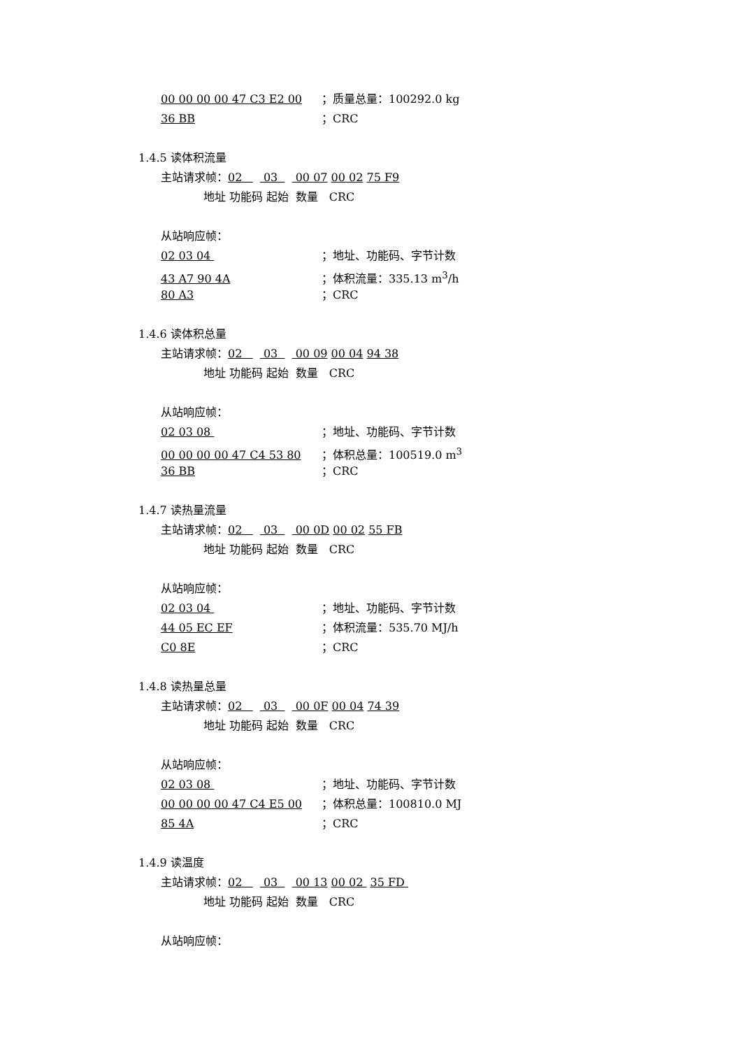00 00 00 00 47 C3 E2 00 ；质量总量：100292.0 kg
36 BB ；CRC
1.4.5 读体积流量
主站请求帧：02 03 00 07 00 02 75 F9
地址 功能码 起始 数量 CRC
从站响应帧：
02 03 04 ；地址、功能码、字节计数
43 A7 90 4A ；体积流量：335.13 m<sup>3</sup>/h
80 A3 ；CRC
1.4.6 读体积总量
主站请求帧：02 03 00 09 00 04 94 38
地址 功能码 起始 数量 CRC
从站响应帧：
02 03 08 ；地址、功能码、字节计数
00 00 00 00 47 C4 53 80 ；体积总量：100519.0 m<sup>3</sup>
36 BB ；CRC
1.4.7 读热量流量
主站请求帧：02 03 00 0D 00 02 55 FB
地址 功能码 起始 数量 CRC
从站响应帧：
02 03 04 ；地址、功能码、字节计数
44 05 EC EF ；体积流量：535.70 MJ/h
C0 8E ；CRC
1.4.8 读热量总量
主站请求帧：02 03 00 0F 00 04 74 39
地址 功能码 起始 数量 CRC
从站响应帧：
02 03 08 ；地址、功能码、字节计数
00 00 00 00 47 C4 E5 00 ；体积总量：100810.0 MJ
85 4A ；CRC
1.4.9 读温度
主站请求帧：02 03 00 13 00 02 35 FD
地址 功能码 起始 数量 CRC
从站响应帧：